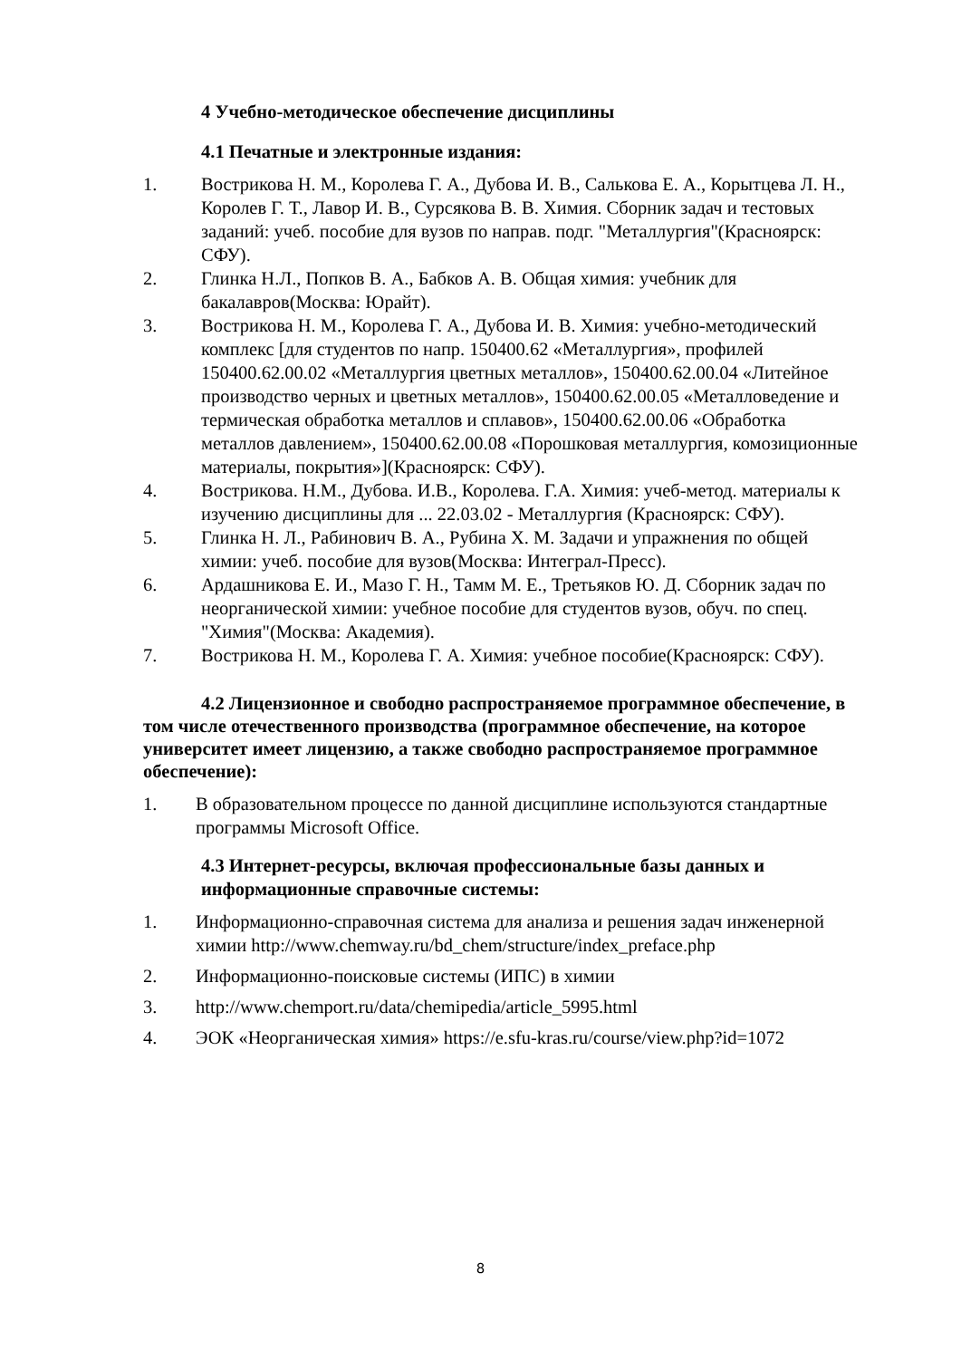4 Учебно-методическое обеспечение дисциплины
4.1 Печатные и электронные издания:
1. Вострикова Н. М., Королева Г. А., Дубова И. В., Салькова Е. А., Корытцева Л. Н., Королев Г. Т., Лавор И. В., Сурсякова В. В. Химия. Сборник задач и тестовых заданий: учеб. пособие для вузов по направ. подг. "Металлургия"(Красноярск: СФУ).
2. Глинка Н.Л., Попков В. А., Бабков А. В. Общая химия: учебник для бакалавров(Москва: Юрайт).
3. Вострикова Н. М., Королева Г. А., Дубова И. В. Химия: учебно-методический комплекс [для студентов по напр. 150400.62 «Металлургия», профилей 150400.62.00.02 «Металлургия цветных металлов», 150400.62.00.04 «Литейное производство черных и цветных металлов», 150400.62.00.05 «Металловедение и термическая обработка металлов и сплавов», 150400.62.00.06 «Обработка металлов давлением», 150400.62.00.08 «Порошковая металлургия, комозиционные материалы, покрытия»](Красноярск: СФУ).
4. Вострикова. Н.М., Дубова. И.В., Королева. Г.А. Химия: учеб-метод. материалы к изучению дисциплины для ... 22.03.02 - Металлургия (Красноярск: СФУ).
5. Глинка Н. Л., Рабинович В. А., Рубина Х. М. Задачи и упражнения по общей химии: учеб. пособие для вузов(Москва: Интеграл-Пресс).
6. Ардашникова Е. И., Мазо Г. Н., Тамм М. Е., Третьяков Ю. Д. Сборник задач по неорганической химии: учебное пособие для студентов вузов, обуч. по спец. "Химия"(Москва: Академия).
7. Вострикова Н. М., Королева Г. А. Химия: учебное пособие(Красноярск: СФУ).
4.2 Лицензионное и свободно распространяемое программное обеспечение, в том числе отечественного производства (программное обеспечение, на которое университет имеет лицензию, а также свободно распространяемое программное обеспечение):
1. В образовательном процессе по данной дисциплине используются стандартные программы Microsoft Office.
4.3 Интернет-ресурсы, включая профессиональные базы данных и информационные справочные системы:
1. Информационно-справочная система для анализа и решения задач инженерной химии http://www.chemway.ru/bd_chem/structure/index_preface.php
2. Информационно-поисковые системы (ИПС) в химии
3. http://www.chemport.ru/data/chemipedia/article_5995.html
4. ЭОК «Неорганическая химия» https://e.sfu-kras.ru/course/view.php?id=1072
8